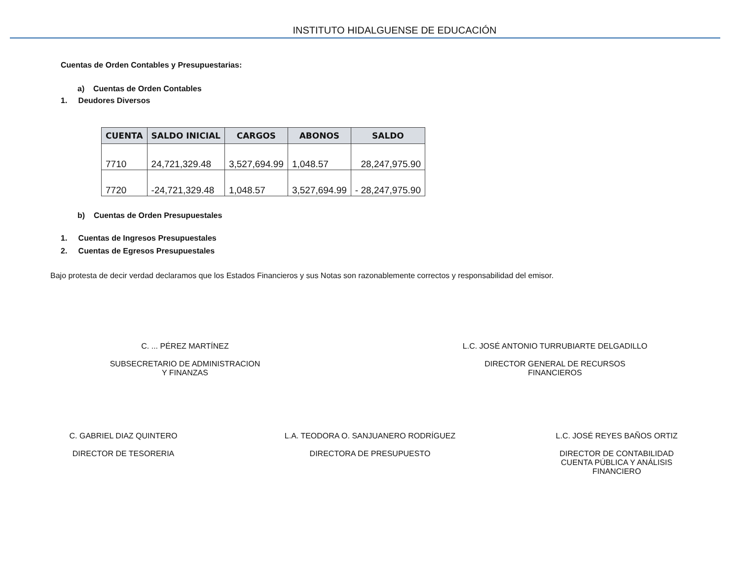INSTITUTO HIDALGUENSE DE EDUCACIÓN
Cuentas de Orden Contables y Presupuestarias:
a) Cuentas de Orden Contables
1. Deudores Diversos
| CUENTA | SALDO INICIAL | CARGOS | ABONOS | SALDO |
| --- | --- | --- | --- | --- |
| 7710 | 24,721,329.48 | 3,527,694.99 | 1,048.57 | 28,247,975.90 |
| 7720 | -24,721,329.48 | 1,048.57 | 3,527,694.99 | - 28,247,975.90 |
b) Cuentas de Orden Presupuestales
1. Cuentas de Ingresos Presupuestales
2. Cuentas de Egresos Presupuestales
Bajo protesta de decir verdad declaramos que los Estados Financieros y sus Notas son razonablemente correctos y responsabilidad del emisor.
C. ... PÉREZ MARTÍNEZ
SUBSECRETARIO DE ADMINISTRACION
Y FINANZAS
L.C. JOSÉ ANTONIO TURRUBIARTE DELGADILLO
DIRECTOR GENERAL DE RECURSOS
FINANCIEROS
C. GABRIEL DIAZ QUINTERO
DIRECTOR DE TESORERIA
L.A. TEODORA O. SANJUANERO RODRÍGUEZ
DIRECTORA DE PRESUPUESTO
L.C. JOSÉ REYES BAÑOS ORTIZ
DIRECTOR DE CONTABILIDAD
CUENTA PÚBLICA Y ANÁLISIS
FINANCIERO